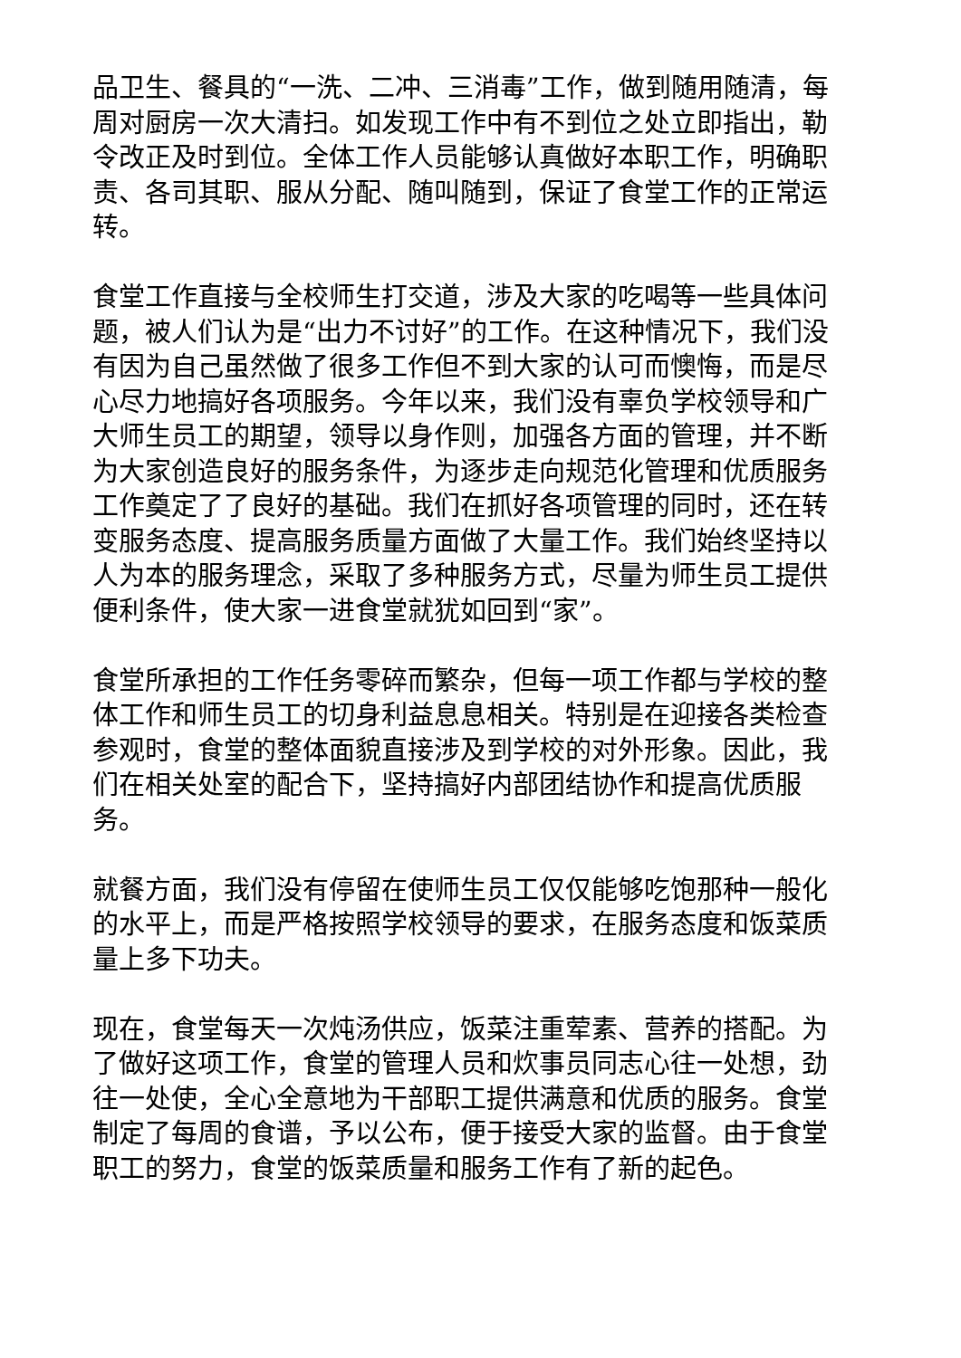品卫生、餐具的“一洗、二冲、三消毒”工作，做到随用随清，每周对厨房一次大清扫。如发现工作中有不到位之处立即指出，勒令改正及时到位。全体工作人员能够认真做好本职工作，明确职责、各司其职、服从分配、随叫随到，保证了食堂工作的正常运转。
食堂工作直接与全校师生打交道，涉及大家的吃喝等一些具体问题，被人们认为是“出力不讨好”的工作。在这种情况下，我们没有因为自己虽然做了很多工作但不到大家的认可而懊悔，而是尽心尽力地搞好各项服务。今年以来，我们没有辜负学校领导和广大师生员工的期望，领导以身作则，加强各方面的管理，并不断为大家创造良好的服务条件，为逐步走向规范化管理和优质服务工作奠定了了良好的基础。我们在抓好各项管理的同时，还在转变服务态度、提高服务质量方面做了大量工作。我们始终坚持以人为本的服务理念，采取了多种服务方式，尽量为师生员工提供便利条件，使大家一进食堂就犹如回到“家”。
食堂所承担的工作任务零碎而繁杂，但每一项工作都与学校的整体工作和师生员工的切身利益息息相关。特别是在迎接各类检查参观时，食堂的整体面貌直接涉及到学校的对外形象。因此，我们在相关处室的配合下，坚持搞好内部团结协作和提高优质服务。
就餐方面，我们没有停留在使师生员工仅仅能够吃饱那种一般化的水平上，而是严格按照学校领导的要求，在服务态度和饭菜质量上多下功夫。
现在，食堂每天一次炖汤供应，饭菜注重荤素、营养的搭配。为了做好这项工作，食堂的管理人员和炊事员同志心往一处想，劲往一处使，全心全意地为干部职工提供满意和优质的服务。食堂制定了每周的食谱，予以公布，便于接受大家的监督。由于食堂职工的努力，食堂的饭菜质量和服务工作有了新的起色。